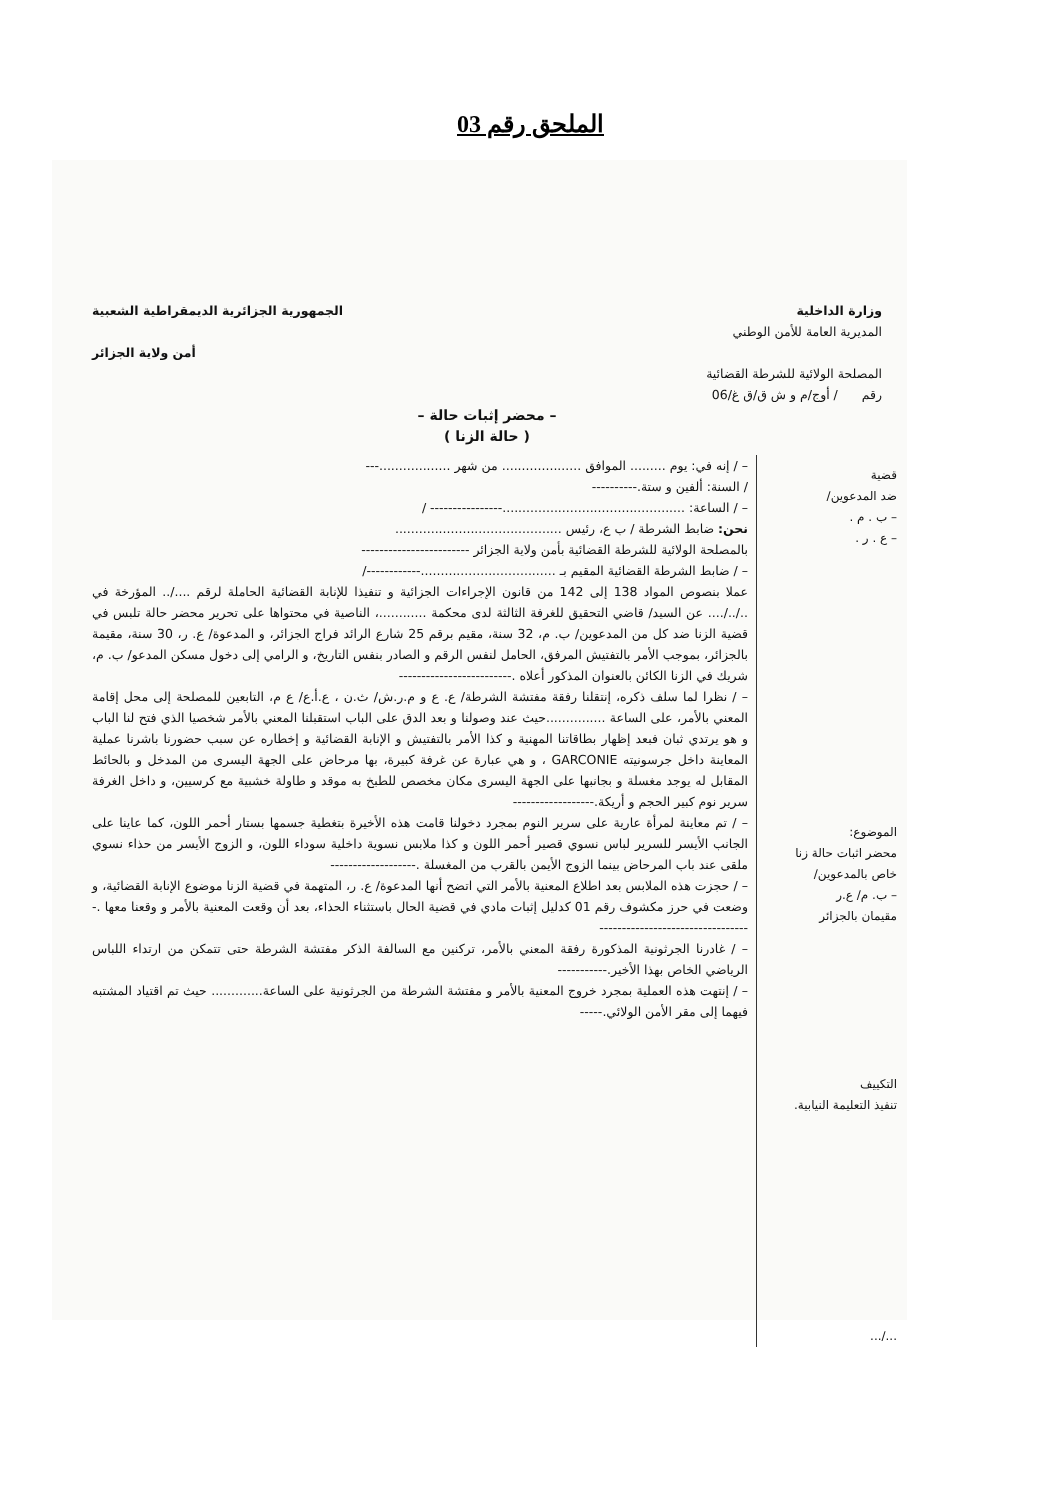الملحق رقم 03
وزارة الداخلية الجمهورية الجزائرية الديمقراطية الشعبية
المديرية العامة للأمن الوطني
أمن ولاية الجزائر
المصلحة الولائية للشرطة القضائية
رقم / أوج/م و ش ق/ق غ/06
– محضر إثبات حالة –
( حالة الزنا )
قضية
ضد المدعوين/
– ب . م .
– ع . ر .
الموضوع:
محضر اثبات حالة زنا خاص بالمدعوين/
– ب. م/ ع.ر
مقيمان بالجزائر
التكييف
تنفيذ التعليمة النيابية.
.../...
– / إنه في: يوم ......... الموافق .................... من شهر ..................---
/ السنة: ألفين و ستة.----------
– / الساعة: ..............................................---------------- /
نحن: ضابط الشرطة / ب ع، رئيس ..........................................
بالمصلحة الولائية للشرطة القضائية بأمن ولاية الجزائر ------------------------
– / ضابط الشرطة القضائية المقيم بـ ..................................------------/
عملا بنصوص المواد 138 إلى 142 من قانون الإجراءات الجزائية و تنفيذا للإنابة القضائية الحاملة لرقم ..../.. المؤرخة في ../../.... عن السيد/ قاضي التحقيق للغرفة الثالثة لدى محكمة ............، الناصية في محتواها على تحرير محضر حالة تلبس في قضية الزنا ضد كل من المدعوين/ ب. م، 32 سنة، مقيم برقم 25 شارع الرائد فراج الجزائر، و المدعوة/ ع. ر، 30 سنة، مقيمة بالجزائر، بموجب الأمر بالتفتيش المرفق، الحامل لنفس الرقم و الصادر بنفس التاريخ، و الرامي إلى دخول مسكن المدعو/ ب. م، شريك في الزنا الكائن بالعنوان المذكور أعلاه .-------------------------
– / نظرا لما سلف ذكره، إنتقلنا رفقة مفتشة الشرطة/ ع. ع و م.ر.ش/ ث.ن ، ع.أ.ع/ ع م، التابعين للمصلحة إلى محل إقامة المعني بالأمر، على الساعة ...............حيث عند وصولنا و بعد الدق على الباب استقبلنا المعني بالأمر شخصيا الذي فتح لنا الباب و هو يرتدي ثبان فبعد إظهار بطاقاتنا المهنية و كذا الأمر بالتفتيش و الإنابة القضائية و إخطاره عن سبب حضورنا باشرنا عملية المعاينة داخل جرسونيته GARCONIE ، و هي عبارة عن غرفة كبيرة، بها مرحاض على الجهة اليسرى من المدخل و بالحائط المقابل له يوجد مغسلة و بجانبها على الجهة اليسرى مكان مخصص للطبخ به موقد و طاولة خشبية مع كرسيين، و داخل الغرفة سرير نوم كبير الحجم و أريكة.------------------
– / تم معاينة لمرأة عارية على سرير النوم بمجرد دخولنا قامت هذه الأخيرة بتغطية جسمها بستار أحمر اللون، كما عاينا على الجانب الأيسر للسرير لباس نسوي قصير أحمر اللون و كذا ملابس نسوية داخلية سوداء اللون، و الزوج الأيسر من حذاء نسوي ملقى عند باب المرحاض بينما الزوج الأيمن بالقرب من المغسلة .-------------------
– / حجزت هذه الملابس بعد اطلاع المعنية بالأمر التي اتضح أنها المدعوة/ ع. ر، المتهمة في قضية الزنا موضوع الإنابة القضائية، و وضعت في حرز مكشوف رقم 01 كدليل إثبات مادي في قضية الحال باستثناء الحذاء، بعد أن وقعت المعنية بالأمر و وقعنا معها .----------------------------------
– / غادرنا الجرثونية المذكورة رفقة المعني بالأمر، تركنين مع السالفة الذكر مفتشة الشرطة حتى تتمكن من ارتداء اللباس الرياضي الخاص بهذا الأخير.-----------
– / إنتهت هذه العملية بمجرد خروج المعنية بالأمر و مفتشة الشرطة من الجرثونية على الساعة............. حيث تم اقتياد المشتبه فيهما إلى مقر الأمن الولائي.-----